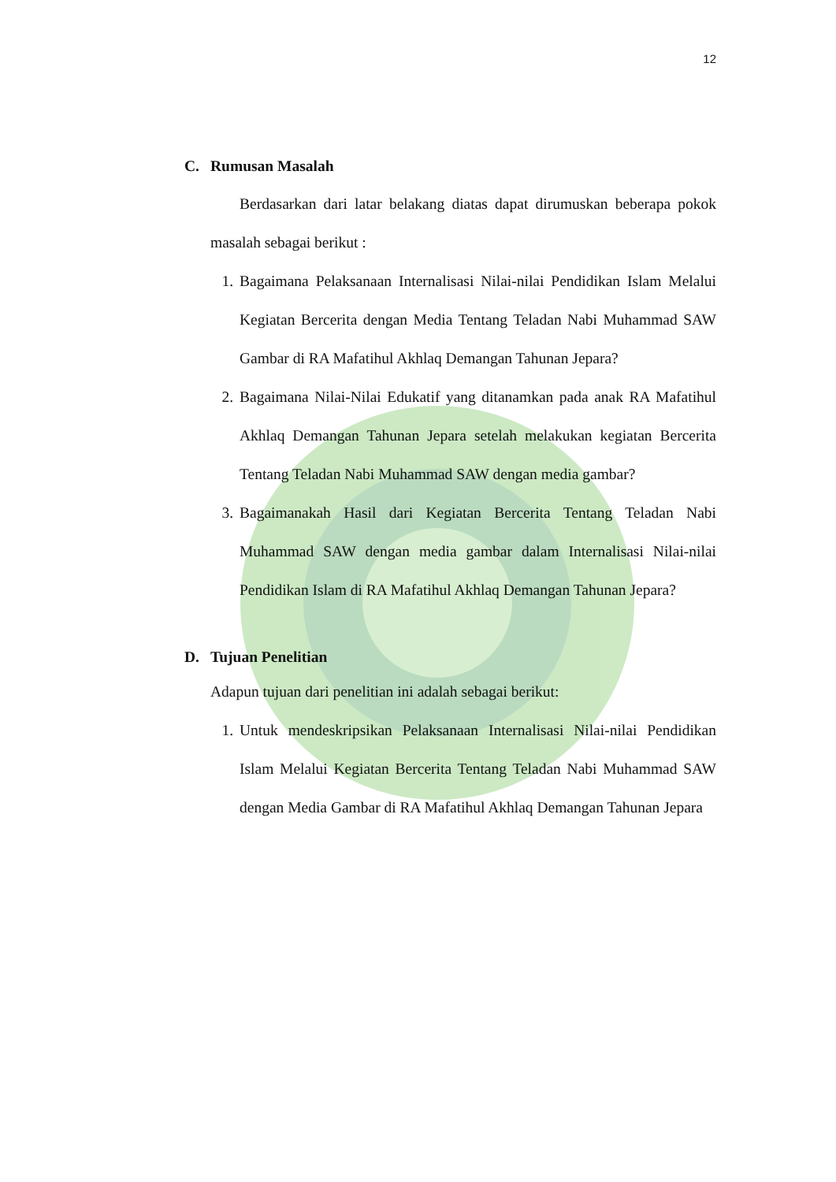12
C. Rumusan Masalah
Berdasarkan dari latar belakang diatas dapat dirumuskan beberapa pokok masalah sebagai berikut :
1. Bagaimana Pelaksanaan Internalisasi Nilai-nilai Pendidikan Islam Melalui Kegiatan Bercerita dengan Media Tentang Teladan Nabi Muhammad SAW Gambar di RA Mafatihul Akhlaq Demangan Tahunan Jepara?
2. Bagaimana Nilai-Nilai Edukatif yang ditanamkan pada anak RA Mafatihul Akhlaq Demangan Tahunan Jepara setelah melakukan kegiatan Bercerita Tentang Teladan Nabi Muhammad SAW dengan media gambar?
3. Bagaimanakah Hasil dari Kegiatan Bercerita Tentang Teladan Nabi Muhammad SAW dengan media gambar dalam Internalisasi Nilai-nilai Pendidikan Islam di RA Mafatihul Akhlaq Demangan Tahunan Jepara?
D. Tujuan Penelitian
Adapun tujuan dari penelitian ini adalah sebagai berikut:
1. Untuk mendeskripsikan Pelaksanaan Internalisasi Nilai-nilai Pendidikan Islam Melalui Kegiatan Bercerita Tentang Teladan Nabi Muhammad SAW dengan Media Gambar di RA Mafatihul Akhlaq Demangan Tahunan Jepara